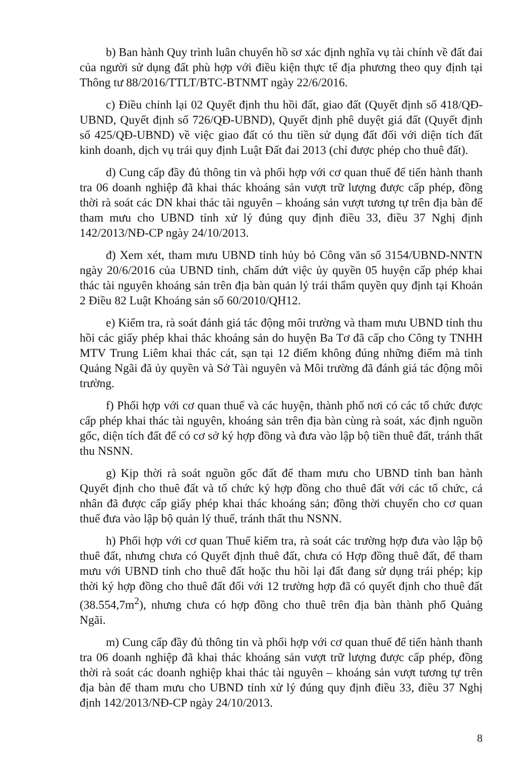b) Ban hành Quy trình luân chuyển hồ sơ xác định nghĩa vụ tài chính về đất đai của người sử dụng đất phù hợp với điều kiện thực tế địa phương theo quy định tại Thông tư 88/2016/TTLT/BTC-BTNMT ngày 22/6/2016.
c) Điều chỉnh lại 02 Quyết định thu hồi đất, giao đất (Quyết định số 418/QĐ-UBND, Quyết định số 726/QĐ-UBND), Quyết định phê duyệt giá đất (Quyết định số 425/QĐ-UBND) về việc giao đất có thu tiền sử dụng đất đối với diện tích đất kinh doanh, dịch vụ trái quy định Luật Đất đai 2013 (chỉ được phép cho thuê đất).
d) Cung cấp đầy đủ thông tin và phối hợp với cơ quan thuế để tiến hành thanh tra 06 doanh nghiệp đã khai thác khoáng sản vượt trữ lượng được cấp phép, đồng thời rà soát các DN khai thác tài nguyên – khoáng sản vượt tương tự trên địa bàn để tham mưu cho UBND tỉnh xử lý đúng quy định điều 33, điều 37 Nghị định 142/2013/NĐ-CP ngày 24/10/2013.
đ) Xem xét, tham mưu UBND tỉnh hủy bỏ Công văn số 3154/UBND-NNTN ngày 20/6/2016 của UBND tỉnh, chấm dứt việc ủy quyền 05 huyện cấp phép khai thác tài nguyên khoáng sản trên địa bàn quản lý trái thẩm quyền quy định tại Khoản 2 Điều 82 Luật Khoáng sản số 60/2010/QH12.
e) Kiểm tra, rà soát đánh giá tác động môi trường và tham mưu UBND tỉnh thu hồi các giấy phép khai thác khoáng sản do huyện Ba Tơ đã cấp cho Công ty TNHH MTV Trung Liêm khai thác cát, sạn tại 12 điểm không đúng những điểm mà tỉnh Quảng Ngãi đã ủy quyền và Sở Tài nguyên và Môi trường đã đánh giá tác động môi trường.
f) Phối hợp với cơ quan thuế và các huyện, thành phố nơi có các tổ chức được cấp phép khai thác tài nguyên, khoáng sản trên địa bàn cùng rà soát, xác định nguồn gốc, diện tích đất để có cơ sở ký hợp đồng và đưa vào lập bộ tiền thuê đất, tránh thất thu NSNN.
g) Kịp thời rà soát nguồn gốc đất để tham mưu cho UBND tỉnh ban hành Quyết định cho thuê đất và tổ chức ký hợp đồng cho thuê đất với các tổ chức, cá nhân đã được cấp giấy phép khai thác khoáng sản; đồng thời chuyển cho cơ quan thuế đưa vào lập bộ quản lý thuế, tránh thất thu NSNN.
h) Phối hợp với cơ quan Thuế kiểm tra, rà soát các trường hợp đưa vào lập bộ thuê đất, nhưng chưa có Quyết định thuê đất, chưa có Hợp đồng thuê đất, để tham mưu với UBND tỉnh cho thuê đất hoặc thu hồi lại đất đang sử dụng trái phép; kịp thời ký hợp đồng cho thuê đất đối với 12 trường hợp đã có quyết định cho thuê đất (38.554,7m<sup>2</sup>), nhưng chưa có hợp đồng cho thuê trên địa bàn thành phố Quảng Ngãi.
m) Cung cấp đầy đủ thông tin và phối hợp với cơ quan thuế để tiến hành thanh tra 06 doanh nghiệp đã khai thác khoáng sản vượt trữ lượng được cấp phép, đồng thời rà soát các doanh nghiệp khai thác tài nguyên – khoáng sản vượt tương tự trên địa bàn để tham mưu cho UBND tỉnh xử lý đúng quy định điều 33, điều 37 Nghị định 142/2013/NĐ-CP ngày 24/10/2013.
8